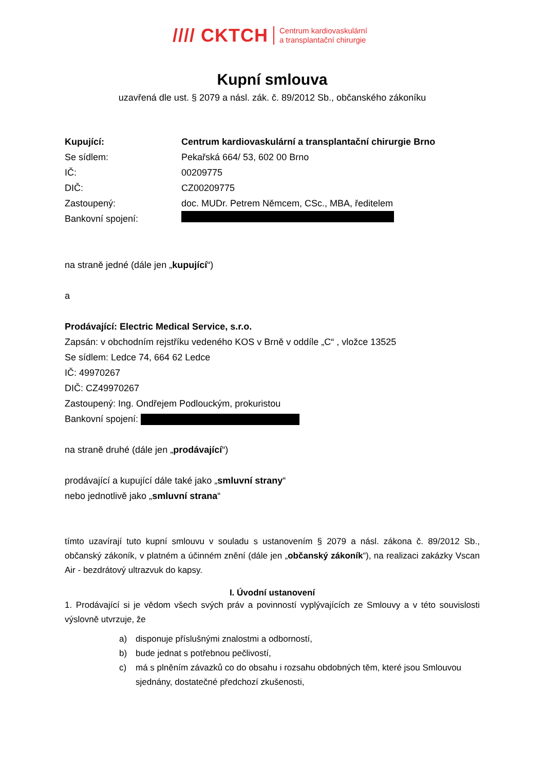//// CKTCH
Centrum kardiovaskulární
a transplantační chirurgie
Kupní smlouva
uzavřená dle ust. § 2079 a násl. zák. č. 89/2012 Sb., občanského zákoníku
Kupující: Centrum kardiovaskulární a transplantační chirurgie Brno
Se sídlem: Pekařská 664/ 53, 602 00 Brno
IČ: 00209775
DIČ: CZ00209775
Zastoupený: doc. MUDr. Petrem Němcem, CSc., MBA, ředitelem
Bankovní spojení:
na straně jedné (dále jen „kupující“)
a
Prodávající: Electric Medical Service, s.r.o.
Zapsán: v obchodním rejstříku vedeného KOS v Brně v oddíle „C“ , vložce 13525
Se sídlem: Ledce 74, 664 62 Ledce
IČ: 49970267
DIČ: CZ49970267
Zastoupený: Ing. Ondřejem Podlouckým, prokuristou
Bankovní spojení:
na straně druhé (dále jen „prodávající“)
prodávající a kupující dále také jako „smluvní strany“
nebo jednotlivě jako „smluvní strana“
tímto uzavírají tuto kupní smlouvu v souladu s ustanovením § 2079 a násl. zákona č. 89/2012 Sb., občanský zákoník, v platném a účinném znění (dále jen „občanský zákoník“), na realizaci zakázky Vscan Air - bezdrátový ultrazvuk do kapsy.
I. Úvodní ustanovení
1. Prodávající si je vědom všech svých práv a povinností vyplývajících ze Smlouvy a v této souvislosti výslovně utvrzuje, že
a) disponuje příslušnými znalostmi a odborností,
b) bude jednat s potřebnou pečlivostí,
c) má s plněním závazků co do obsahu i rozsahu obdobných těm, které jsou Smlouvou sjednány, dostatečné předchozí zkušenosti,